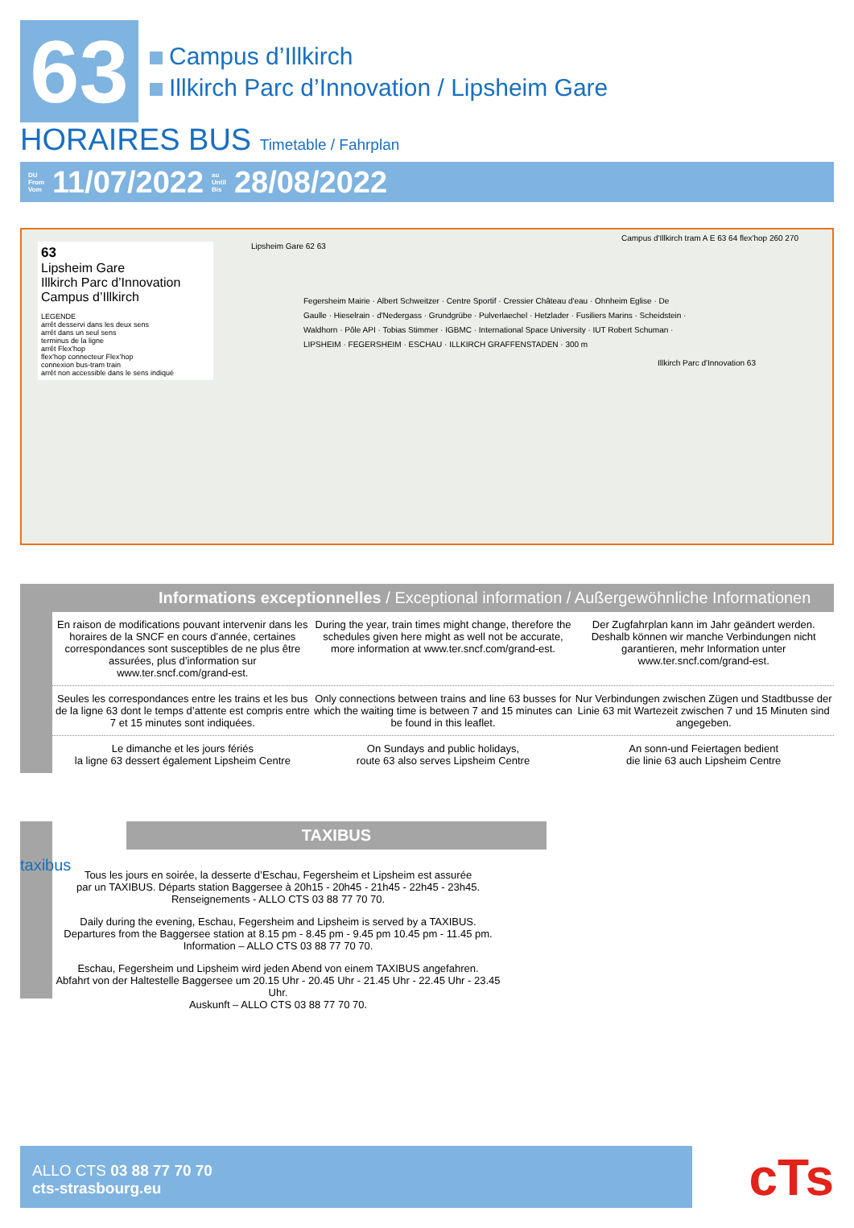63
Campus d’Illkirch
Illkirch Parc d’Innovation / Lipsheim Gare
HORAIRES BUS Timetable / Fahrplan
DU
From
Vom 11/07/2022 au
Until
Bis 28/08/2022
63
Lipsheim Gare
Illkirch Parc d’Innovation
Campus d’Illkirch
LEGENDE
arrêt desservi dans les deux sens
arrêt dans un seul sens
terminus de la ligne
arrêt Flex’hop
flex’hop connecteur Flex’hop
connexion bus-tram train
arrêt non accessible dans le sens indiqué
Lipsheim Gare 62 63
Campus d'Illkirch tram A E 63 64 flex'hop 260 270
Illkirch Parc d'Innovation 63
Fegersheim Mairie · Albert Schweitzer · Centre Sportif · Cressier Château d'eau · Ohnheim Eglise · De Gaulle · Hieselrain · d'Nedergass · Grundgrübe · Pulverlaechel · Hetzlader · Fusiliers Marins · Scheidstein · Waldhorn · Pôle API · Tobias Stimmer · IGBMC · International Space University · IUT Robert Schuman · LIPSHEIM · FEGERSHEIM · ESCHAU · ILLKIRCH GRAFFENSTADEN · 300 m
Informations exceptionnelles / Exceptional information / Außergewöhnliche Informationen
En raison de modifications pouvant intervenir dans les horaires de la SNCF en cours d’année, certaines correspondances sont susceptibles de ne plus être assurées, plus d’information sur www.ter.sncf.com/grand-est.
During the year, train times might change, therefore the schedules given here might as well not be accurate, more information at www.ter.sncf.com/grand-est.
Der Zugfahrplan kann im Jahr geändert werden. Deshalb können wir manche Verbindungen nicht garantieren, mehr Information unter www.ter.sncf.com/grand-est.
Seules les correspondances entre les trains et les bus de la ligne 63 dont le temps d’attente est compris entre 7 et 15 minutes sont indiquées.
Only connections between trains and line 63 busses for which the waiting time is between 7 and 15 minutes can be found in this leaflet.
Nur Verbindungen zwischen Zügen und Stadtbusse der Linie 63 mit Wartezeit zwischen 7 und 15 Minuten sind angegeben.
Le dimanche et les jours fériés
la ligne 63 dessert également Lipsheim Centre
On Sundays and public holidays,
route 63 also serves Lipsheim Centre
An sonn-und Feiertagen bedient
die linie 63 auch Lipsheim Centre
TAXIBUS
taxibus
Tous les jours en soirée, la desserte d’Eschau, Fegersheim et Lipsheim est assurée
par un TAXIBUS. Départs station Baggersee à 20h15 - 20h45 - 21h45 - 22h45 - 23h45.
Renseignements - ALLO CTS 03 88 77 70 70.
Daily during the evening, Eschau, Fegersheim and Lipsheim is served by a TAXIBUS.
Departures from the Baggersee station at 8.15 pm - 8.45 pm - 9.45 pm 10.45 pm - 11.45 pm.
Information – ALLO CTS 03 88 77 70 70.
Eschau, Fegersheim und Lipsheim wird jeden Abend von einem TAXIBUS angefahren.
Abfahrt von der Haltestelle Baggersee um 20.15 Uhr - 20.45 Uhr - 21.45 Uhr - 22.45 Uhr - 23.45 Uhr.
Auskunft – ALLO CTS 03 88 77 70 70.
ALLO CTS 03 88 77 70 70
cts-strasbourg.eu
cTs